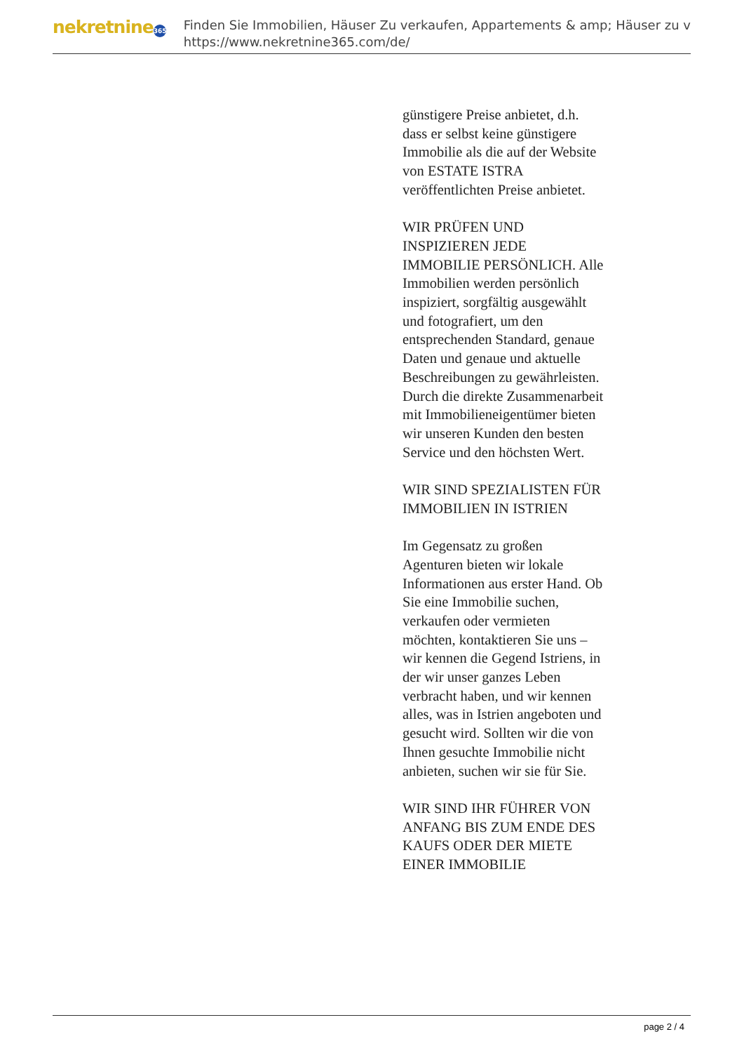nekretnine 365
Finden Sie Immobilien, Häuser Zu verkaufen, Appartements & amp; Häuser zu v
https://www.nekretnine365.com/de/
günstigere Preise anbietet, d.h. dass er selbst keine günstigere Immobilie als die auf der Website von ESTATE ISTRA veröffentlichten Preise anbietet.
WIR PRÜFEN UND INSPIZIEREN JEDE IMMOBILIE PERSÖNLICH. Alle Immobilien werden persönlich inspiziert, sorgfältig ausgewählt und fotografiert, um den entsprechenden Standard, genaue Daten und genaue und aktuelle Beschreibungen zu gewährleisten. Durch die direkte Zusammenarbeit mit Immobilieneigentümer bieten wir unseren Kunden den besten Service und den höchsten Wert.
WIR SIND SPEZIALISTEN FÜR IMMOBILIEN IN ISTRIEN
Im Gegensatz zu großen Agenturen bieten wir lokale Informationen aus erster Hand. Ob Sie eine Immobilie suchen, verkaufen oder vermieten möchten, kontaktieren Sie uns – wir kennen die Gegend Istriens, in der wir unser ganzes Leben verbracht haben, und wir kennen alles, was in Istrien angeboten und gesucht wird. Sollten wir die von Ihnen gesuchte Immobilie nicht anbieten, suchen wir sie für Sie.
WIR SIND IHR FÜHRER VON ANFANG BIS ZUM ENDE DES KAUFS ODER DER MIETE EINER IMMOBILIE
page 2 / 4